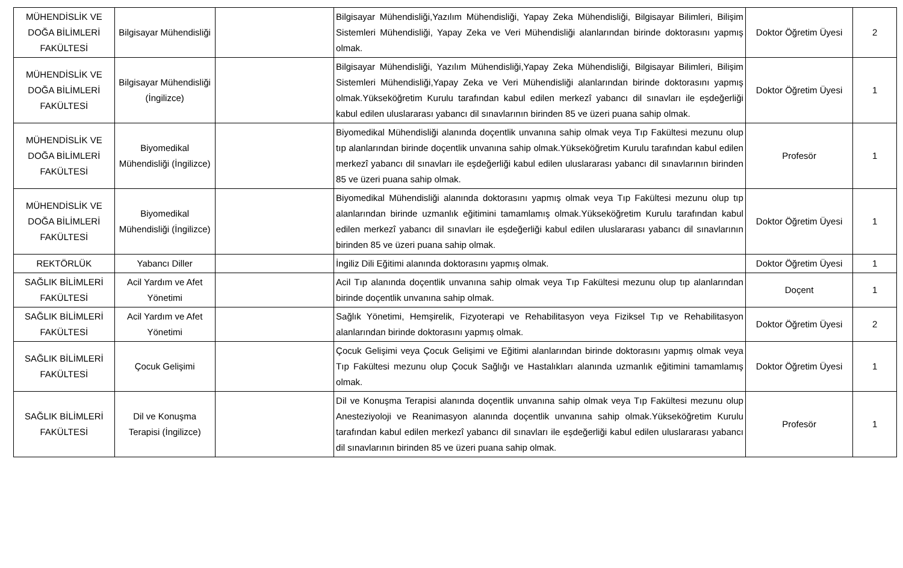| MÜHENDİSLİK VE DOĞA BİLİMLERİ FAKÜLTESİ | Bilgisayar Mühendisliği | | Bilgisayar Mühendisliği,Yazılım Mühendisliği, Yapay Zeka Mühendisliği, Bilgisayar Bilimleri, Bilişim Sistemleri Mühendisliği, Yapay Zeka ve Veri Mühendisliği alanlarından birinde doktorasını yapmış olmak. | Doktor Öğretim Üyesi | 2 |
| MÜHENDİSLİK VE DOĞA BİLİMLERİ FAKÜLTESİ | Bilgisayar Mühendisliği (İngilizce) | | Bilgisayar Mühendisliği, Yazılım Mühendisliği,Yapay Zeka Mühendisliği, Bilgisayar Bilimleri, Bilişim Sistemleri Mühendisliği,Yapay Zeka ve Veri Mühendisliği alanlarından birinde doktorasını yapmış olmak.Yükseköğretim Kurulu tarafından kabul edilen merkezî yabancı dil sınavları ile eşdeğerliği kabul edilen uluslararası yabancı dil sınavlarının birinden 85 ve üzeri puana sahip olmak. | Doktor Öğretim Üyesi | 1 |
| MÜHENDİSLİK VE DOĞA BİLİMLERİ FAKÜLTESİ | Biyomedikal Mühendisliği (İngilizce) | | Biyomedikal Mühendisliği alanında doçentlik unvanına sahip olmak veya Tıp Fakültesi mezunu olup tıp alanlarından birinde doçentlik unvanına sahip olmak.Yükseköğretim Kurulu tarafından kabul edilen merkezî yabancı dil sınavları ile eşdeğerliği kabul edilen uluslararası yabancı dil sınavlarının birinden 85 ve üzeri puana sahip olmak. | Profesör | 1 |
| MÜHENDİSLİK VE DOĞA BİLİMLERİ FAKÜLTESİ | Biyomedikal Mühendisliği (İngilizce) | | Biyomedikal Mühendisliği alanında doktorasını yapmış olmak veya Tıp Fakültesi mezunu olup tıp alanlarından birinde uzmanlık eğitimini tamamlamış olmak.Yükseköğretim Kurulu tarafından kabul edilen merkezî yabancı dil sınavları ile eşdeğerliği kabul edilen uluslararası yabancı dil sınavlarının birinden 85 ve üzeri puana sahip olmak. | Doktor Öğretim Üyesi | 1 |
| REKTÖRLÜK | Yabancı Diller | | İngiliz Dili Eğitimi alanında doktorasını yapmış olmak. | Doktor Öğretim Üyesi | 1 |
| SAĞLIK BİLİMLERİ FAKÜLTESİ | Acil Yardım ve Afet Yönetimi | | Acil Tıp alanında doçentlik unvanına sahip olmak veya Tıp Fakültesi mezunu olup tıp alanlarından birinde doçentlik unvanına sahip olmak. | Doçent | 1 |
| SAĞLIK BİLİMLERİ FAKÜLTESİ | Acil Yardım ve Afet Yönetimi | | Sağlık Yönetimi, Hemşirelik, Fizyoterapi ve Rehabilitasyon veya Fiziksel Tıp ve Rehabilitasyon alanlarından birinde doktorasını yapmış olmak. | Doktor Öğretim Üyesi | 2 |
| SAĞLIK BİLİMLERİ FAKÜLTESİ | Çocuk Gelişimi | | Çocuk Gelişimi veya Çocuk Gelişimi ve Eğitimi alanlarından birinde doktorasını yapmış olmak veya Tıp Fakültesi mezunu olup Çocuk Sağlığı ve Hastalıkları alanında uzmanlık eğitimini tamamlamış olmak. | Doktor Öğretim Üyesi | 1 |
| SAĞLIK BİLİMLERİ FAKÜLTESİ | Dil ve Konuşma Terapisi (İngilizce) | | Dil ve Konuşma Terapisi alanında doçentlik unvanına sahip olmak veya Tıp Fakültesi mezunu olup Anesteziyoloji ve Reanimasyon alanında doçentlik unvanına sahip olmak.Yükseköğretim Kurulu tarafından kabul edilen merkezî yabancı dil sınavları ile eşdeğerliği kabul edilen uluslararası yabancı dil sınavlarının birinden 85 ve üzeri puana sahip olmak. | Profesör | 1 |